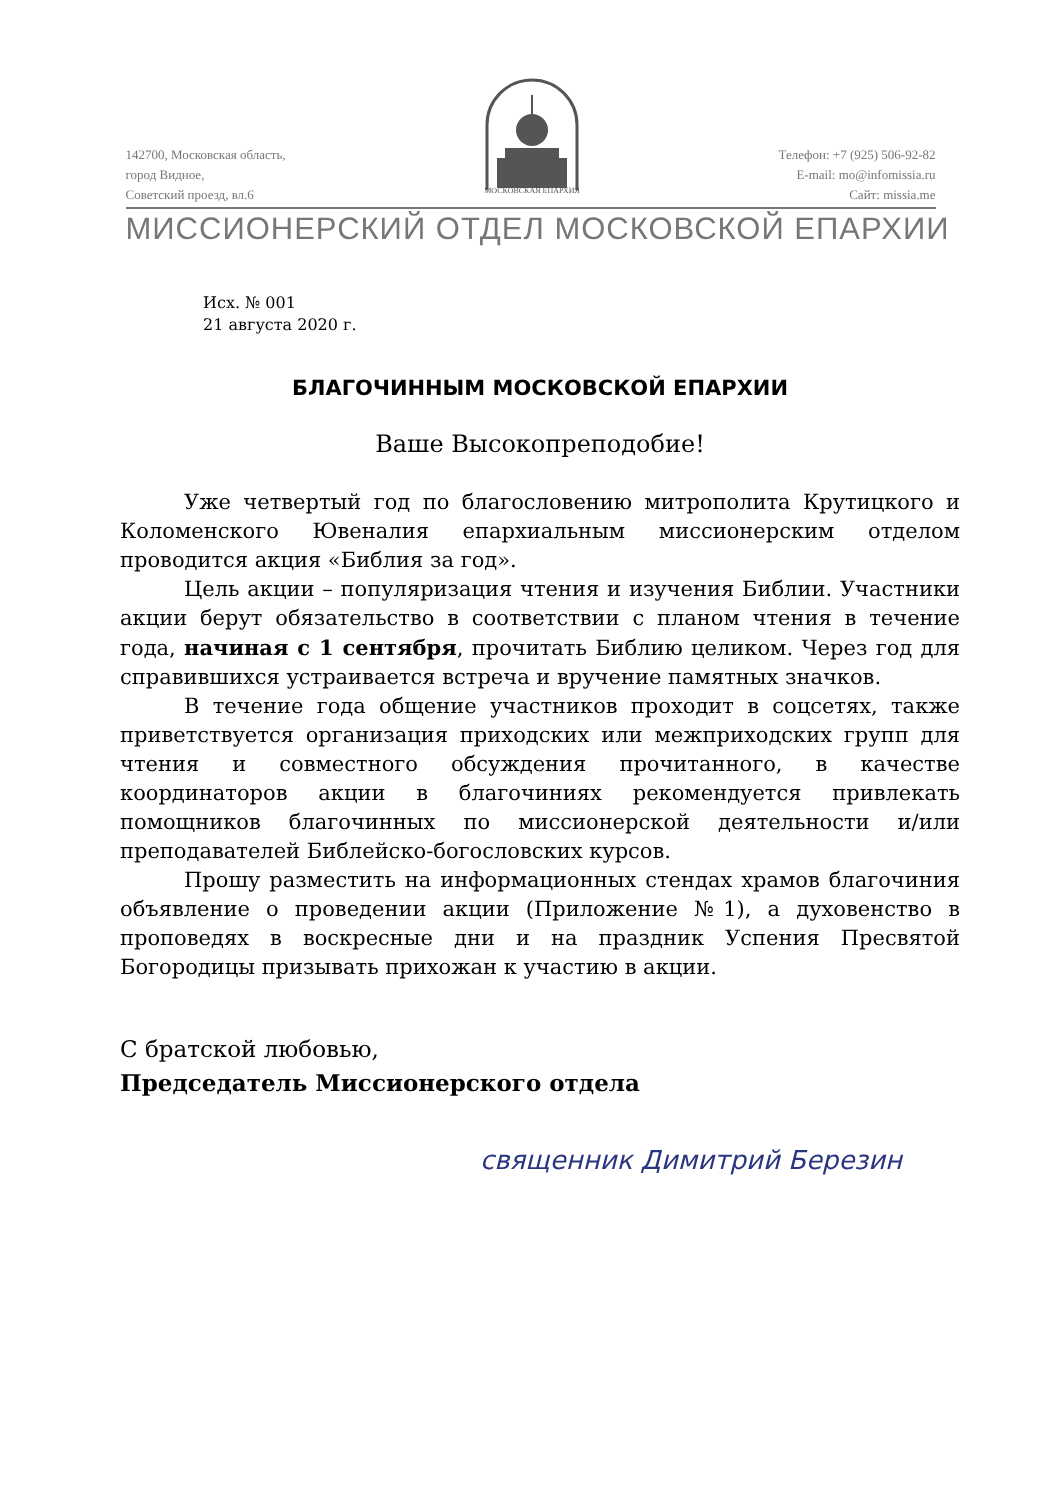142700, Московская область,
город Видное,
Советский проезд, вл.6
МОСКОВСКАЯ ЕПАРХИЯ
Телефон: +7 (925) 506-92-82
E-mail: mo@infomissia.ru
Сайт: missia.me
МИССИОНЕРСКИЙ ОТДЕЛ МОСКОВСКОЙ ЕПАРХИИ
Исх. № 001
21 августа 2020 г.
БЛАГОЧИННЫМ МОСКОВСКОЙ ЕПАРХИИ
Ваше Высокопреподобие!
Уже четвертый год по благословению митрополита Крутицкого и Коломенского Ювеналия епархиальным миссионерским отделом проводится акция «Библия за год».
Цель акции – популяризация чтения и изучения Библии. Участники акции берут обязательство в соответствии с планом чтения в течение года, начиная с 1 сентября, прочитать Библию целиком. Через год для справившихся устраивается встреча и вручение памятных значков.
В течение года общение участников проходит в соцсетях, также приветствуется организация приходских или межприходских групп для чтения и совместного обсуждения прочитанного, в качестве координаторов акции в благочиниях рекомендуется привлекать помощников благочинных по миссионерской деятельности и/или преподавателей Библейско-богословских курсов.
Прошу разместить на информационных стендах храмов благочиния объявление о проведении акции (Приложение №1), а духовенство в проповедях в воскресные дни и на праздник Успения Пресвятой Богородицы призывать прихожан к участию в акции.
С братской любовью,
Председатель Миссионерского отдела
священник Димитрий Березин